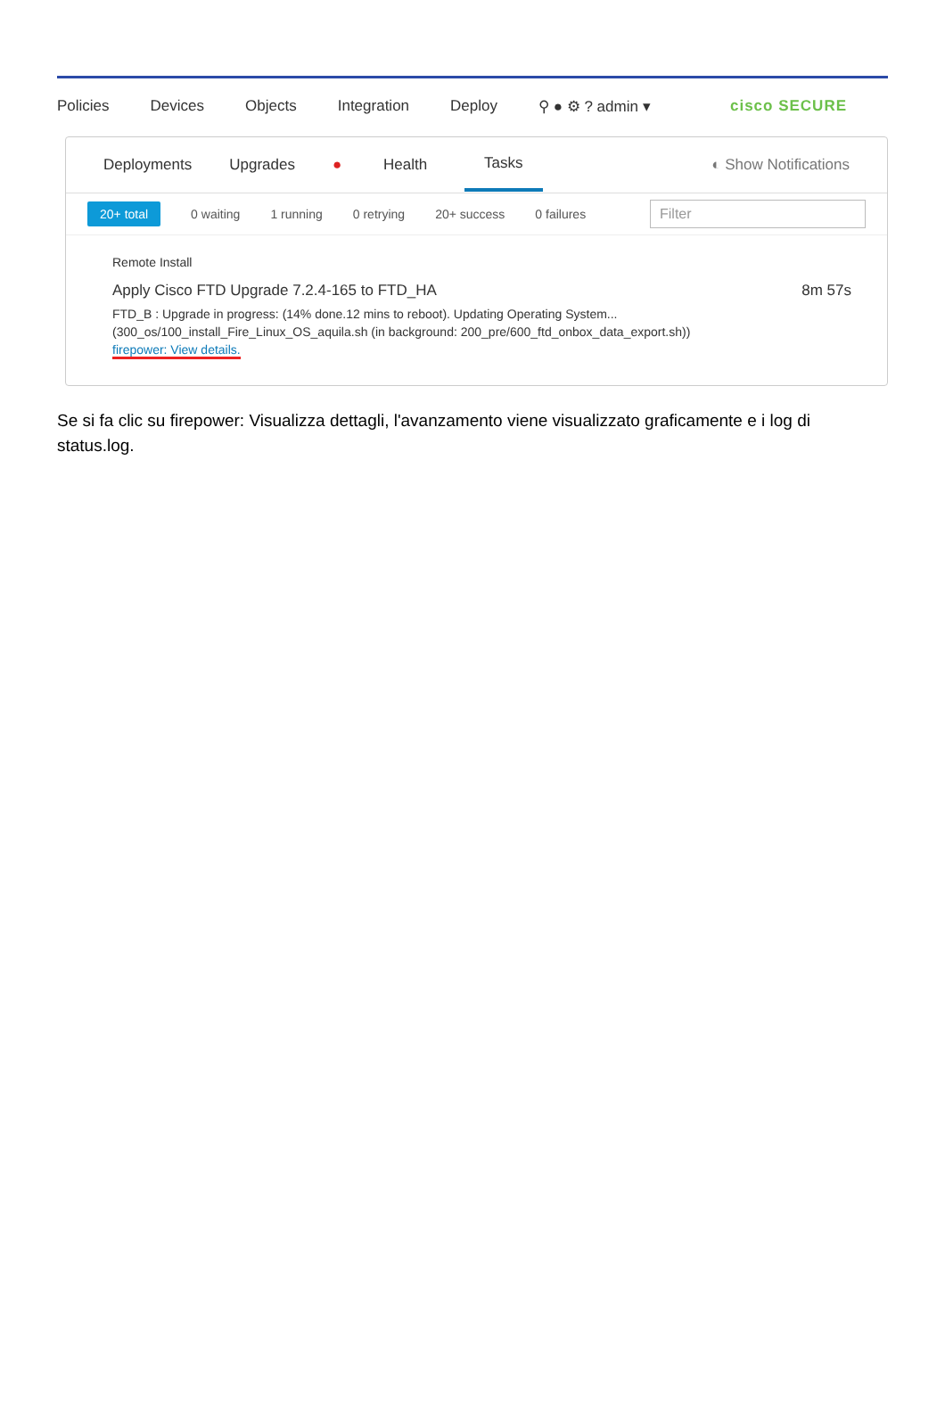Policies Devices Objects Integration Deploy ⚲ ● ⚙ ? admin ▾ cisco SECURE
Deployments Upgrades ● Health Tasks ◐ Show Notifications
20+ total 0 waiting 1 running 0 retrying 20+ success 0 failures
Filter
Remote Install
Apply Cisco FTD Upgrade 7.2.4-165 to FTD_HA 8m 57s
FTD_B : Upgrade in progress: (14% done.12 mins to reboot). Updating Operating System...
(300_os/100_install_Fire_Linux_OS_aquila.sh (in background: 200_pre/600_ftd_onbox_data_export.sh))
firepower: View details.
Se si fa clic su firepower: Visualizza dettagli, l'avanzamento viene visualizzato graficamente e i log di status.log.